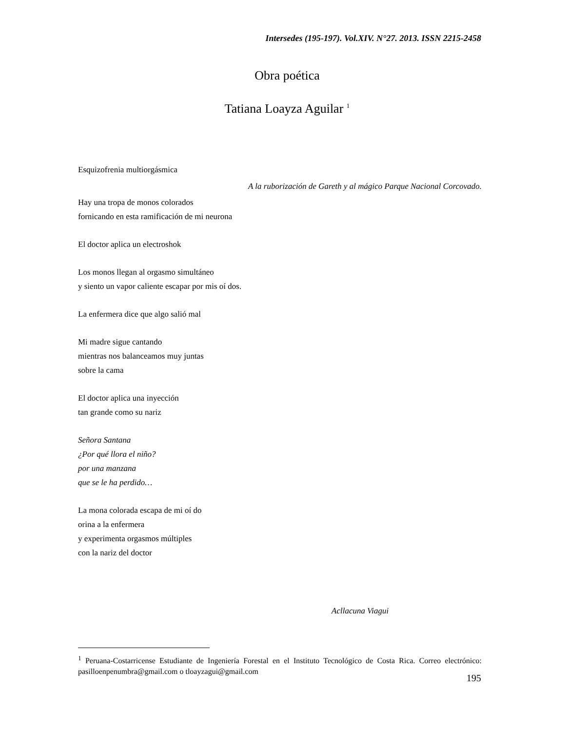Intersedes (195-197). Vol.XIV. N°27. 2013. ISSN 2215-2458
Obra poética
Tatiana Loayza Aguilar <sup>1</sup>
Esquizofrenia multiorgásmica
A la ruborización de Gareth y al mágico Parque Nacional Corcovado.
Hay una tropa de monos colorados
fornicando en esta ramificación de mi neurona
El doctor aplica un electroshok
Los monos llegan al orgasmo simultáneo
y siento un vapor caliente escapar por mis oí dos.
La enfermera dice que algo salió mal
Mi madre sigue cantando
mientras nos balanceamos muy juntas
sobre la cama
El doctor aplica una inyección
tan grande como su nariz
Señora Santana
¿Por qué llora el niño?
por una manzana
que se le ha perdido…
La mona colorada escapa de mi oí do
orina a la enfermera
y experimenta orgasmos múltiples
con la nariz del doctor
Acllacuna Viagui
<sup>1</sup> Peruana-Costarricense Estudiante de Ingeniería Forestal en el Instituto Tecnológico de Costa Rica. Correo electrónico: pasilloenpenumbra@gmail.com o tloayzagui@gmail.com
195